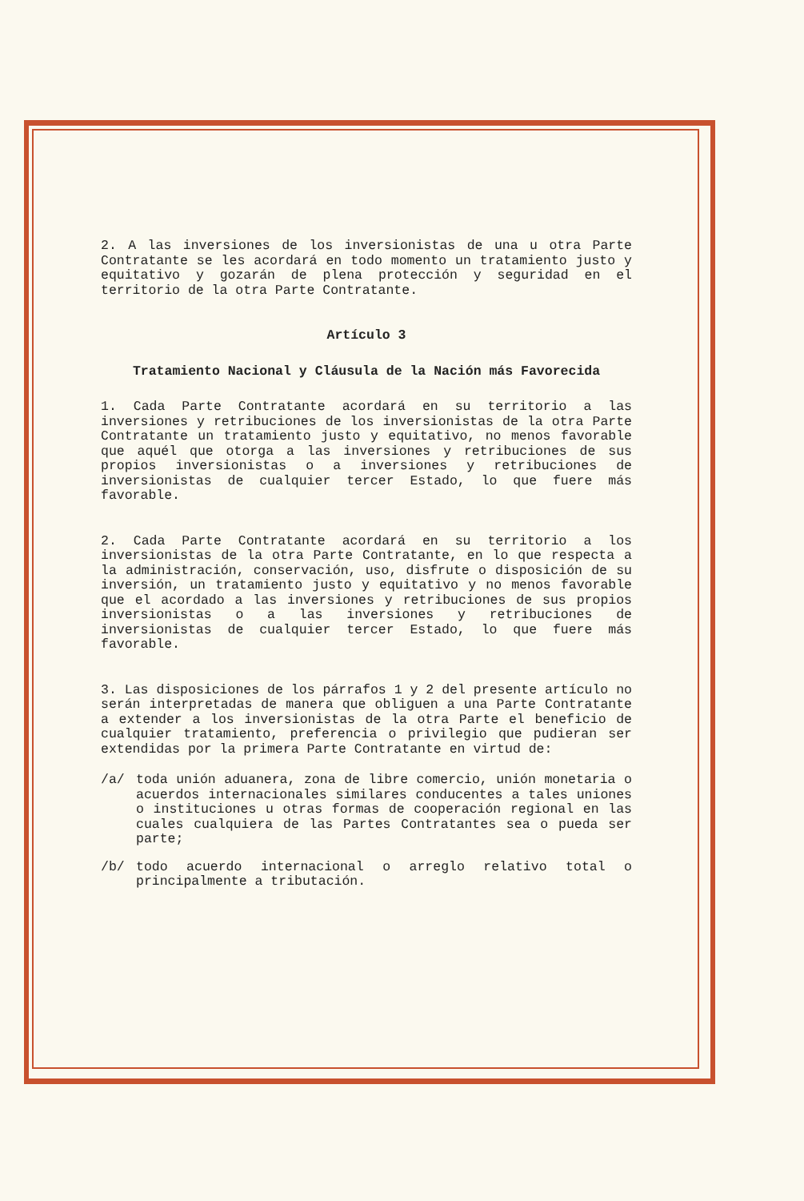2. A las inversiones de los inversionistas de una u otra Parte Contratante se les acordará en todo momento un tratamiento justo y equitativo y gozarán de plena protección y seguridad en el territorio de la otra Parte Contratante.
Artículo 3
Tratamiento Nacional y Cláusula de la Nación más Favorecida
1. Cada Parte Contratante acordará en su territorio a las inversiones y retribuciones de los inversionistas de la otra Parte Contratante un tratamiento justo y equitativo, no menos favorable que aquél que otorga a las inversiones y retribuciones de sus propios inversionistas o a inversiones y retribuciones de inversionistas de cualquier tercer Estado, lo que fuere más favorable.
2. Cada Parte Contratante acordará en su territorio a los inversionistas de la otra Parte Contratante, en lo que respecta a la administración, conservación, uso, disfrute o disposición de su inversión, un tratamiento justo y equitativo y no menos favorable que el acordado a las inversiones y retribuciones de sus propios inversionistas o a las inversiones y retribuciones de inversionistas de cualquier tercer Estado, lo que fuere más favorable.
3. Las disposiciones de los párrafos 1 y 2 del presente artículo no serán interpretadas de manera que obliguen a una Parte Contratante a extender a los inversionistas de la otra Parte el beneficio de cualquier tratamiento, preferencia o privilegio que pudieran ser extendidas por la primera Parte Contratante en virtud de:
/a/ toda unión aduanera, zona de libre comercio, unión monetaria o acuerdos internacionales similares conducentes a tales uniones o instituciones u otras formas de cooperación regional en las cuales cualquiera de las Partes Contratantes sea o pueda ser parte;
/b/ todo acuerdo internacional o arreglo relativo total o principalmente a tributación.